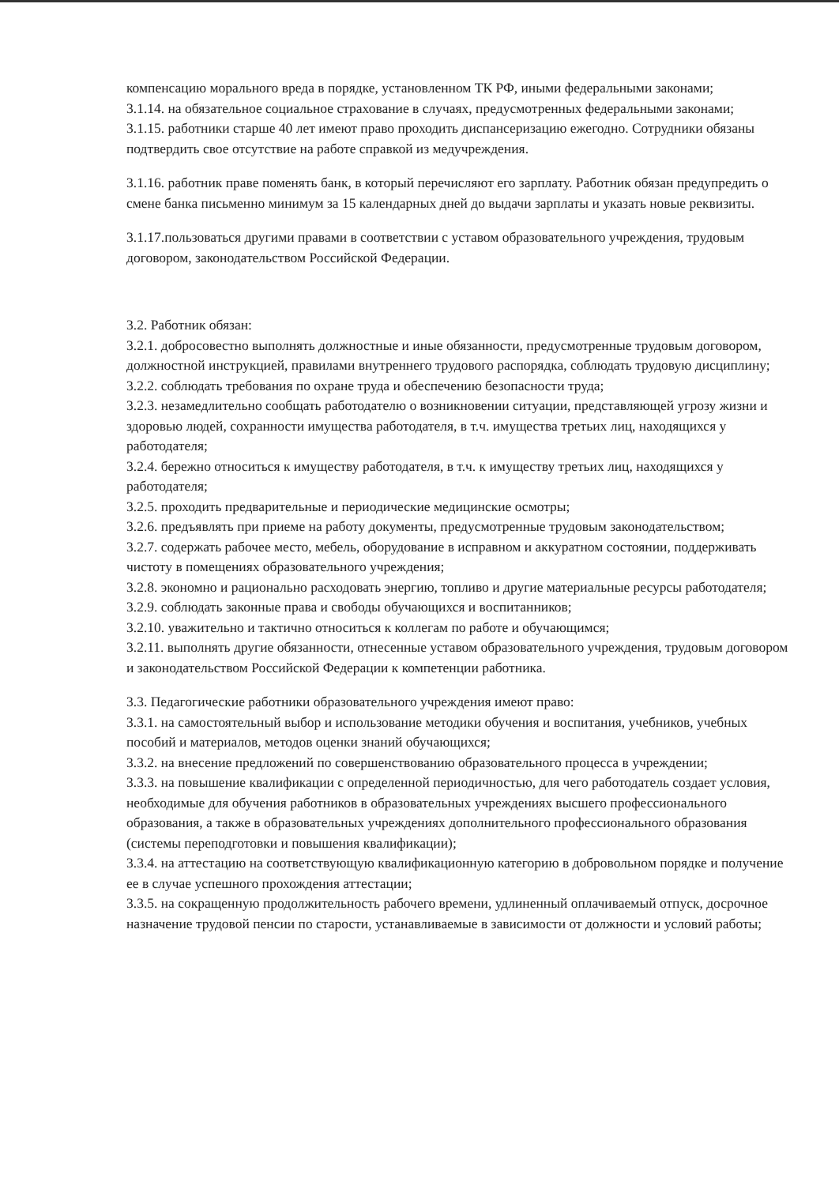компенсацию морального вреда в порядке, установленном ТК РФ, иными федеральными законами;
3.1.14. на обязательное социальное страхование в случаях, предусмотренных федеральными законами;
3.1.15. работники старше 40 лет имеют право проходить диспансеризацию ежегодно. Сотрудники обязаны подтвердить свое отсутствие на работе справкой из медучреждения.
3.1.16. работник праве поменять банк, в который перечисляют его зарплату. Работник обязан предупредить о смене банка письменно минимум за 15 календарных дней до выдачи зарплаты и указать новые реквизиты.
3.1.17.пользоваться другими правами в соответствии с уставом образовательного учреждения, трудовым договором, законодательством Российской Федерации.
3.2. Работник обязан:
3.2.1. добросовестно выполнять должностные и иные обязанности, предусмотренные трудовым договором, должностной инструкцией, правилами внутреннего трудового распорядка, соблюдать трудовую дисциплину;
3.2.2. соблюдать требования по охране труда и обеспечению безопасности труда;
3.2.3. незамедлительно сообщать работодателю о возникновении ситуации, представляющей угрозу жизни и здоровью людей, сохранности имущества работодателя, в т.ч. имущества третьих лиц, находящихся у работодателя;
3.2.4. бережно относиться к имуществу работодателя, в т.ч. к имуществу третьих лиц, находящихся у работодателя;
3.2.5. проходить предварительные и периодические медицинские осмотры;
3.2.6. предъявлять при приеме на работу документы, предусмотренные трудовым законодательством;
3.2.7. содержать рабочее место, мебель, оборудование в исправном и аккуратном состоянии, поддерживать чистоту в помещениях образовательного учреждения;
3.2.8. экономно и рационально расходовать энергию, топливо и другие материальные ресурсы работодателя;
3.2.9. соблюдать законные права и свободы обучающихся и воспитанников;
3.2.10. уважительно и тактично относиться к коллегам по работе и обучающимся;
3.2.11. выполнять другие обязанности, отнесенные уставом образовательного учреждения, трудовым договором и законодательством Российской Федерации к компетенции работника.
3.3. Педагогические работники образовательного учреждения имеют право:
3.3.1. на самостоятельный выбор и использование методики обучения и воспитания, учебников, учебных пособий и материалов, методов оценки знаний обучающихся;
3.3.2. на внесение предложений по совершенствованию образовательного процесса в учреждении;
3.3.3. на повышение квалификации с определенной периодичностью, для чего работодатель создает условия, необходимые для обучения работников в образовательных учреждениях высшего профессионального образования, а также в образовательных учреждениях дополнительного профессионального образования (системы переподготовки и повышения квалификации);
3.3.4. на аттестацию на соответствующую квалификационную категорию в добровольном порядке и получение ее в случае успешного прохождения аттестации;
3.3.5. на сокращенную продолжительность рабочего времени, удлиненный оплачиваемый отпуск, досрочное назначение трудовой пенсии по старости, устанавливаемые в зависимости от должности и условий работы;